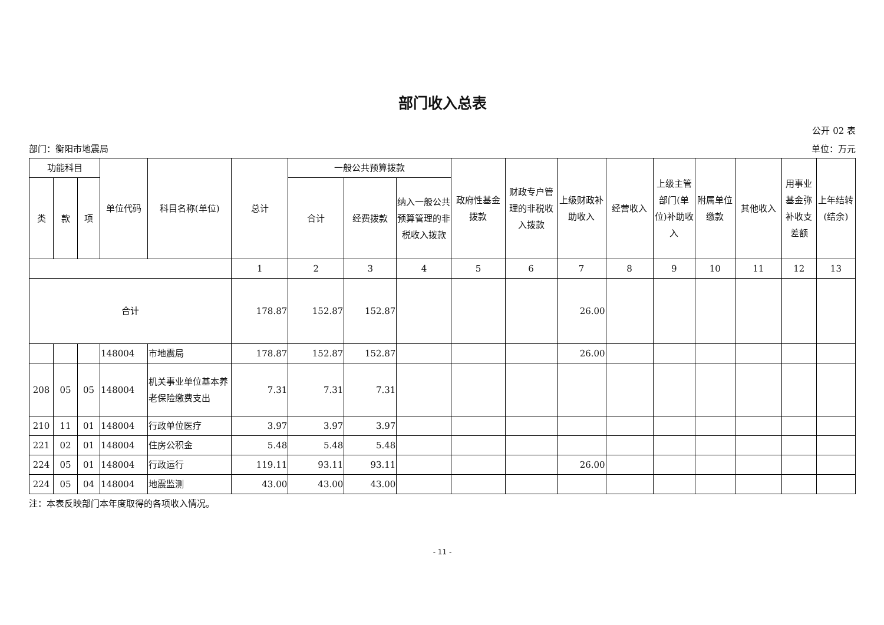部门收入总表
公开 02 表
部门：衡阳市地震局 单位：万元
| 功能科目 | | | 单位代码 | 科目名称(单位) | 总计 | 一般公共预算拨款 | | | 政府性基金拨款 | 财政专户管理的非税收入拨款 | 上级财政补助收入 | 经营收入 | 上级主管部门(单位)补助收入 | 附属单位缴款 | 其他收入 | 用事业基金弥补收支差额 | 上年结转(结余) |
| --- | --- | --- | --- | --- | --- | --- | --- | --- | --- | --- | --- | --- | --- | --- | --- | --- | --- |
| 类 | 款 | 项 | | | | 合计 | 经费拨款 | 纳入一般公共预算管理的非税收入拨款 | | | | | | | | | |
| | | | | | 1 | 2 | 3 | 4 | 5 | 6 | 7 | 8 | 9 | 10 | 11 | 12 | 13 |
| 合计 | | | | | 178.87 | 152.87 | 152.87 | | | | 26.00 | | | | | | |
| | | | 148004 | 市地震局 | 178.87 | 152.87 | 152.87 | | | | 26.00 | | | | | | |
| 208 | 05 | 05 | 148004 | 机关事业单位基本养老保险缴费支出 | 7.31 | 7.31 | 7.31 | | | | | | | | | | |
| 210 | 11 | 01 | 148004 | 行政单位医疗 | 3.97 | 3.97 | 3.97 | | | | | | | | | | |
| 221 | 02 | 01 | 148004 | 住房公积金 | 5.48 | 5.48 | 5.48 | | | | | | | | | | |
| 224 | 05 | 01 | 148004 | 行政运行 | 119.11 | 93.11 | 93.11 | | | | 26.00 | | | | | | |
| 224 | 05 | 04 | 148004 | 地震监测 | 43.00 | 43.00 | 43.00 | | | | | | | | | | |
注：本表反映部门本年度取得的各项收入情况。
- 11 -